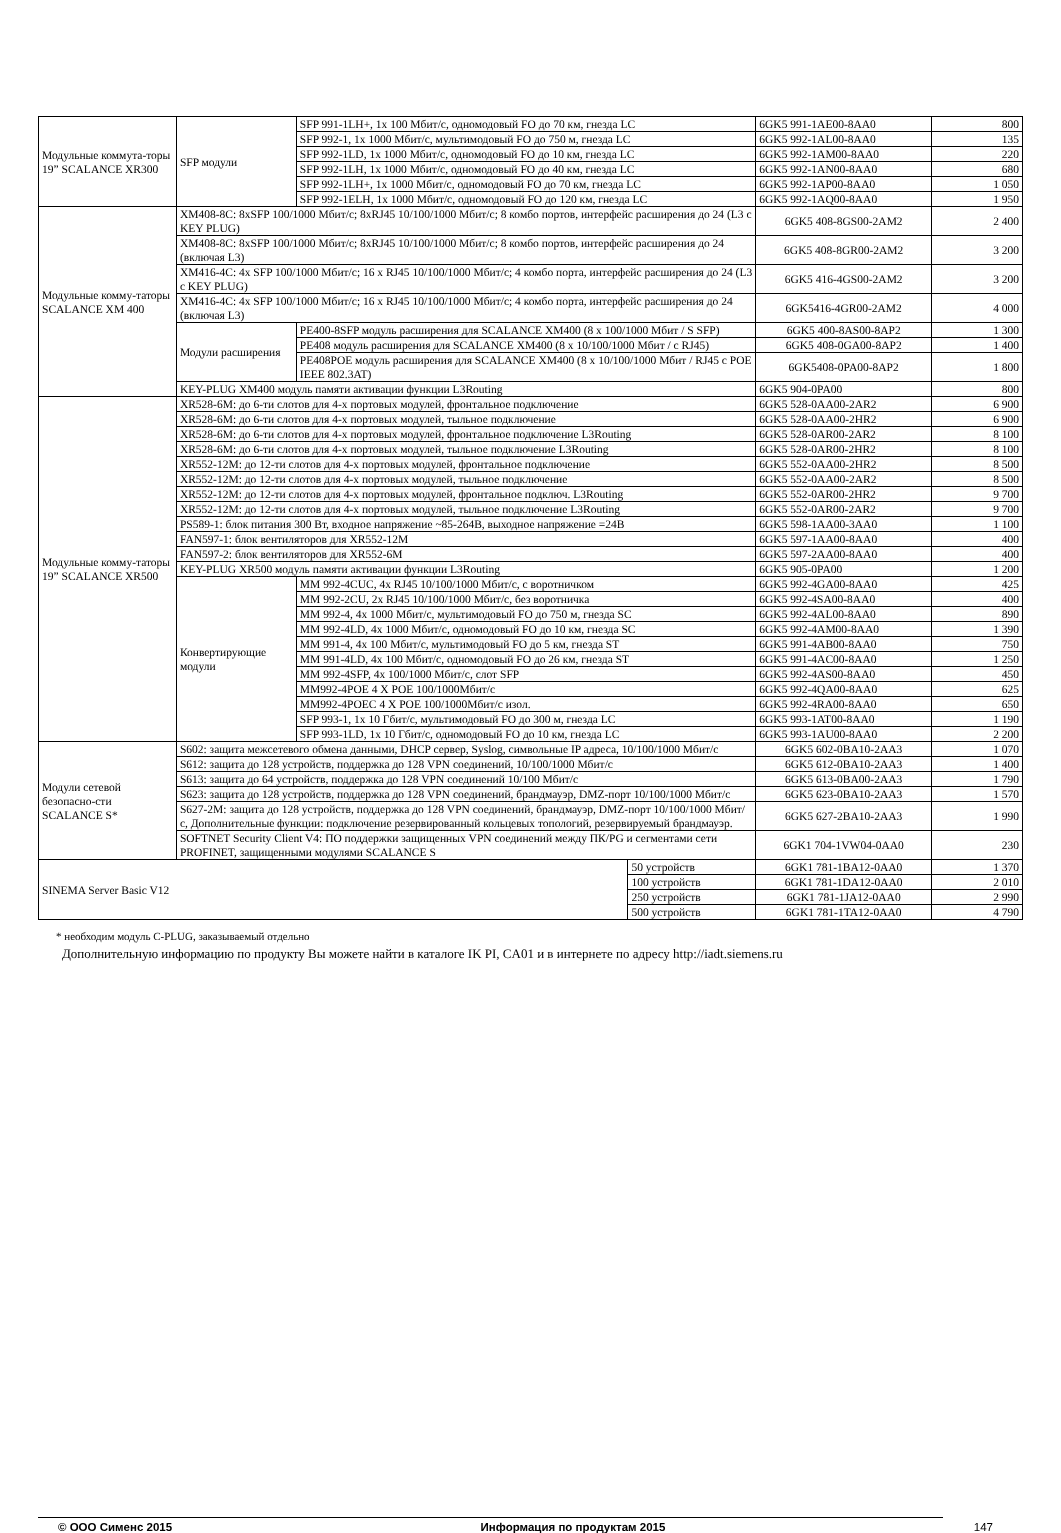| Модульные коммута-торы 19” SCALANCE XR300 | SFP модули | SFP 991-1LH+, 1x 100 Мбит/с, одномодовый FO до 70 км, гнезда LC | | 6GK5 991-1AE00-8AA0 | 800 |
| | | SFP 992-1, 1x 1000 Мбит/с, мультимодовый FO до 750 м, гнезда LC | | 6GK5 992-1AL00-8AA0 | 135 |
| | | SFP 992-1LD, 1x 1000 Мбит/с, одномодовый FO до 10 км, гнезда LC | | 6GK5 992-1AM00-8AA0 | 220 |
| | | SFP 992-1LH, 1x 1000 Мбит/с, одномодовый FO до 40 км, гнезда LC | | 6GK5 992-1AN00-8AA0 | 680 |
| | | SFP 992-1LH+, 1x 1000 Мбит/с, одномодовый FO до 70 км, гнезда LC | | 6GK5 992-1AP00-8AA0 | 1 050 |
| | | SFP 992-1ELH, 1x 1000 Мбит/с, одномодовый FO до 120 км, гнезда LC | | 6GK5 992-1AQ00-8AA0 | 1 950 |
| Модульные комму-таторы SCALANCE XM 400 | XM408-8C: 8xSFP 100/1000 Мбит/с; 8xRJ45 10/100/1000 Мбит/с; 8 комбо портов, интерфейс расширения до 24 (L3 с KEY PLUG) | | | 6GK5 408-8GS00-2AM2 | 2 400 |
| | XM408-8C: 8xSFP 100/1000 Мбит/с; 8xRJ45 10/100/1000 Мбит/с; 8 комбо портов, интерфейс расширения до 24 (включая L3) | | | 6GK5 408-8GR00-2AM2 | 3 200 |
| | XM416-4C: 4x SFP 100/1000 Мбит/с; 16 x RJ45 10/100/1000 Мбит/с; 4 комбо порта, интерфейс расширения до 24 (L3 с KEY PLUG) | | | 6GK5 416-4GS00-2AM2 | 3 200 |
| | XM416-4C: 4x SFP 100/1000 Мбит/с; 16 x RJ45 10/100/1000 Мбит/с; 4 комбо порта, интерфейс расширения до 24 (включая L3) | | | 6GK5416-4GR00-2AM2 | 4 000 |
| | Модули расширения | PE400-8SFP модуль расширения для SCALANCE XM400 (8 x 100/1000 Мбит / S SFP) | | 6GK5 400-8AS00-8AP2 | 1 300 |
| | | PE408 модуль расширения для SCALANCE XM400 (8 x 10/100/1000 Мбит / с RJ45) | | 6GK5 408-0GA00-8AP2 | 1 400 |
| | | PE408POE модуль расширения для SCALANCE XM400 (8 x 10/100/1000 Мбит / RJ45 с POE IEEE 802.3AT) | | 6GK5408-0PA00-8AP2 | 1 800 |
| | KEY-PLUG XM400 модуль памяти активации функции L3Routing | | | 6GK5 904-0PA00 | 800 |
| Модульные комму-таторы 19” SCALANCE XR500 | XR528-6M: до 6-ти слотов для 4-х портовых модулей, фронтальное подключение | | | 6GK5 528-0AA00-2AR2 | 6 900 |
| | XR528-6M: до 6-ти слотов для 4-х портовых модулей, тыльное подключение | | | 6GK5 528-0AA00-2HR2 | 6 900 |
| | XR528-6M: до 6-ти слотов для 4-х портовых модулей, фронтальное подключение L3Routing | | | 6GK5 528-0AR00-2AR2 | 8 100 |
| | XR528-6M: до 6-ти слотов для 4-х портовых модулей, тыльное подключение L3Routing | | | 6GK5 528-0AR00-2HR2 | 8 100 |
| | XR552-12M: до 12-ти слотов для 4-х портовых модулей, фронтальное подключение | | | 6GK5 552-0AA00-2HR2 | 8 500 |
| | XR552-12M: до 12-ти слотов для 4-х портовых модулей, тыльное подключение | | | 6GK5 552-0AA00-2AR2 | 8 500 |
| | XR552-12M: до 12-ти слотов для 4-х портовых модулей, фронтальное подключ. L3Routing | | | 6GK5 552-0AR00-2HR2 | 9 700 |
| | XR552-12M: до 12-ти слотов для 4-х портовых модулей, тыльное подключение L3Routing | | | 6GK5 552-0AR00-2AR2 | 9 700 |
| | PS589-1: блок питания 300 Вт, входное напряжение ~85-264В, выходное напряжение =24В | | | 6GK5 598-1AA00-3AA0 | 1 100 |
| | FAN597-1: блок вентиляторов для XR552-12M | | | 6GK5 597-1AA00-8AA0 | 400 |
| | FAN597-2: блок вентиляторов для XR552-6M | | | 6GK5 597-2AA00-8AA0 | 400 |
| | KEY-PLUG XR500 модуль памяти активации функции L3Routing | | | 6GK5 905-0PA00 | 1 200 |
| | Конвертирующие модули | MM 992-4CUC, 4x RJ45 10/100/1000 Мбит/с, с воротничком | | 6GK5 992-4GA00-8AA0 | 425 |
| | | MM 992-2CU, 2x RJ45 10/100/1000 Мбит/с, без воротничка | | 6GK5 992-4SA00-8AA0 | 400 |
| | | MM 992-4, 4x 1000 Мбит/с, мультимодовый FO до 750 м, гнезда SC | | 6GK5 992-4AL00-8AA0 | 890 |
| | | MM 992-4LD, 4x 1000 Мбит/с, одномодовый FO до 10 км, гнезда SC | | 6GK5 992-4AM00-8AA0 | 1 390 |
| | | MM 991-4, 4x 100 Мбит/с, мультимодовый FO до 5 км, гнезда ST | | 6GK5 991-4AB00-8AA0 | 750 |
| | | MM 991-4LD, 4x 100 Мбит/с, одномодовый FO до 26 км, гнезда ST | | 6GK5 991-4AC00-8AA0 | 1 250 |
| | | MM 992-4SFP, 4x 100/1000 Мбит/с, слот SFP | | 6GK5 992-4AS00-8AA0 | 450 |
| | | MM992-4POE 4 X POE 100/1000Мбит/с | | 6GK5 992-4QA00-8AA0 | 625 |
| | | MM992-4POEC 4 X POE 100/1000Мбит/с изол. | | 6GK5 992-4RA00-8AA0 | 650 |
| | | SFP 993-1, 1x 10 Гбит/с, мультимодовый FO до 300 м, гнезда LC | | 6GK5 993-1AT00-8AA0 | 1 190 |
| | | SFP 993-1LD, 1x 10 Гбит/с, одномодовый FO до 10 км, гнезда LC | | 6GK5 993-1AU00-8AA0 | 2 200 |
| Модули сетевой безопасно-сти SCALANCE S* | S602: защита межсетевого обмена данными, DHCP сервер, Syslog, символьные IP адреса, 10/100/1000 Мбит/с | | | 6GK5 602-0BA10-2AA3 | 1 070 |
| | S612: защита до 128 устройств, поддержка до 128 VPN соединений, 10/100/1000 Мбит/с | | | 6GK5 612-0BA10-2AA3 | 1 400 |
| | S613: защита до 64 устройств, поддержка до 128 VPN соединений 10/100 Мбит/с | | | 6GK5 613-0BA00-2AA3 | 1 790 |
| | S623: защита до 128 устройств, поддержка до 128 VPN соединений, брандмауэр, DMZ-порт 10/100/1000 Мбит/с | | | 6GK5 623-0BA10-2AA3 | 1 570 |
| | S627-2M: защита до 128 устройств, поддержка до 128 VPN соединений, брандмауэр, DMZ-порт 10/100/1000 Мбит/с, Дополнительные функции: подключение резервированный кольцевых топологий, резервируемый брандмауэр. | | | 6GK5 627-2BA10-2AA3 | 1 990 |
| | SOFTNET Security Client V4: ПО поддержки защищенных VPN соединений между ПК/PG и сегментами сети PROFINET, защищенными модулями SCALANCE S | | | 6GK1 704-1VW04-0AA0 | 230 |
| SINEMA Server Basic V12 | | | 50 устройств | 6GK1 781-1BA12-0AA0 | 1 370 |
| | | | 100 устройств | 6GK1 781-1DA12-0AA0 | 2 010 |
| | | | 250 устройств | 6GK1 781-1JA12-0AA0 | 2 990 |
| | | | 500 устройств | 6GK1 781-1TA12-0AA0 | 4 790 |
* необходим модуль C-PLUG, заказываемый отдельно
Дополнительную информацию по продукту Вы можете найти в каталоге IK PI, CA01 и в интернете по адресу http://iadt.siemens.ru
© ООО Сименс 2015 Информация по продуктам 2015 147